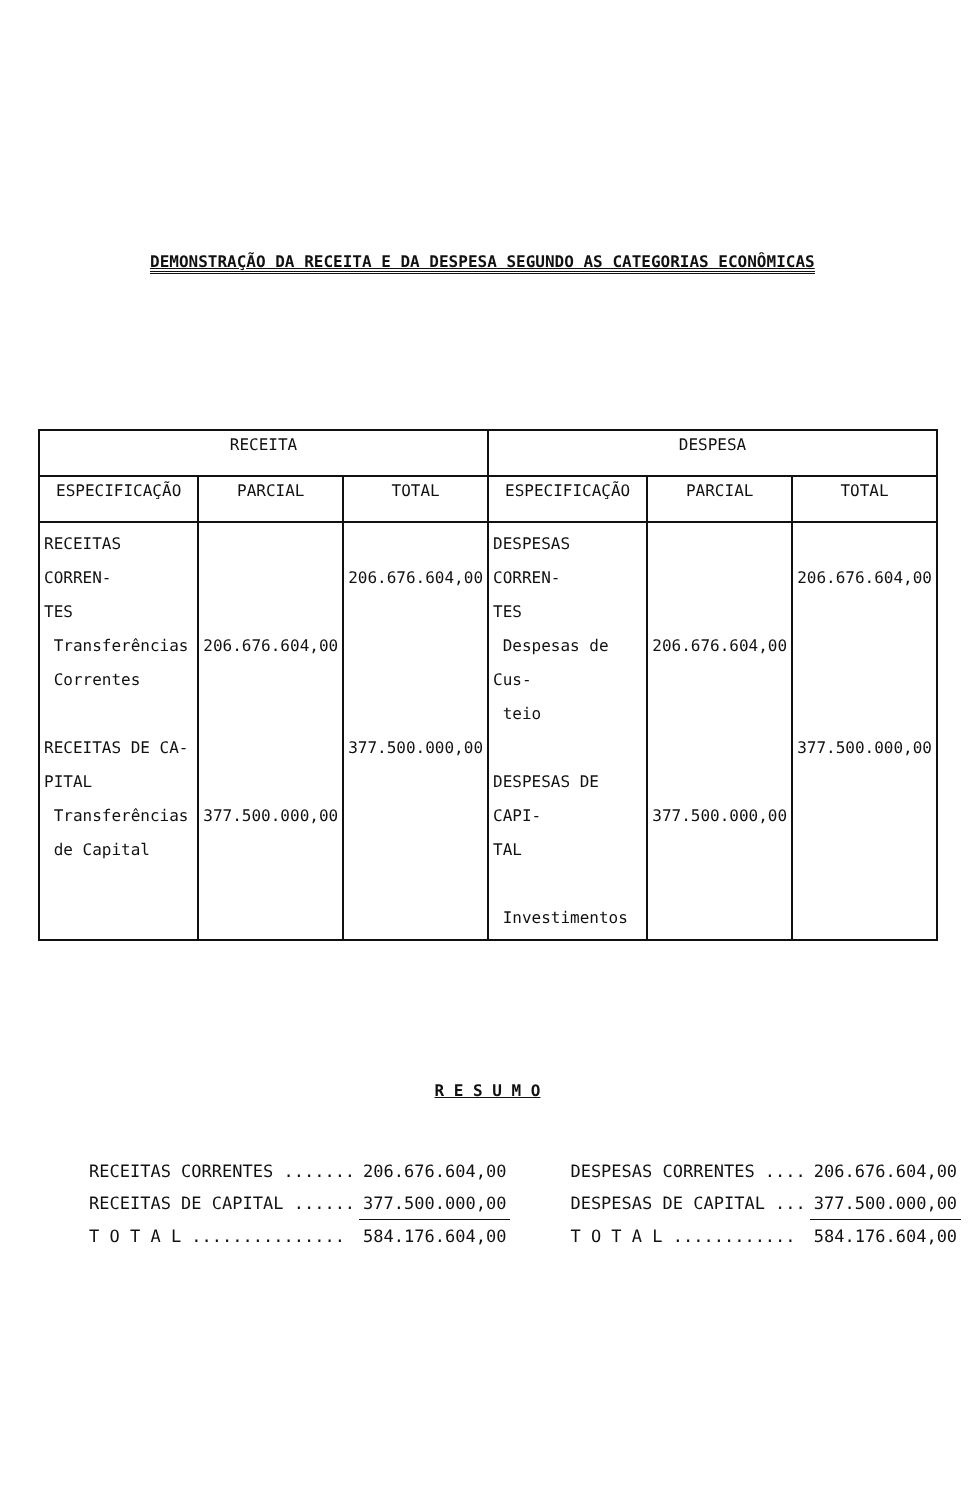DEMONSTRAÇÃO DA RECEITA E DA DESPESA SEGUNDO AS CATEGORIAS ECONÔMICAS
| RECEITA | | | DESPESA | | |
| --- | --- | --- | --- | --- | --- |
| ESPECIFICAÇÃO | PARCIAL | TOTAL | ESPECIFICAÇÃO | PARCIAL | TOTAL |
| RECEITAS CORREN- TES Transferências Correntes RECEITAS DE CA- PITAL Transferências de Capital | 206.676.604,00 377.500.000,00 | 206.676.604,00 377.500.000,00 | DESPESAS CORREN- TES Despesas de Cus- teio DESPESAS DE CAPI- TAL Investimentos | 206.676.604,00 377.500.000,00 | 206.676.604,00 377.500.000,00 |
R E S U M O
| RECEITAS CORRENTES ....... | 206.676.604,00 | DESPESAS CORRENTES .... | 206.676.604,00 |
| RECEITAS DE CAPITAL ...... | 377.500.000,00 | DESPESAS DE CAPITAL ... | 377.500.000,00 |
| T O T A L ............... | 584.176.604,00 | T O T A L ............ | 584.176.604,00 |